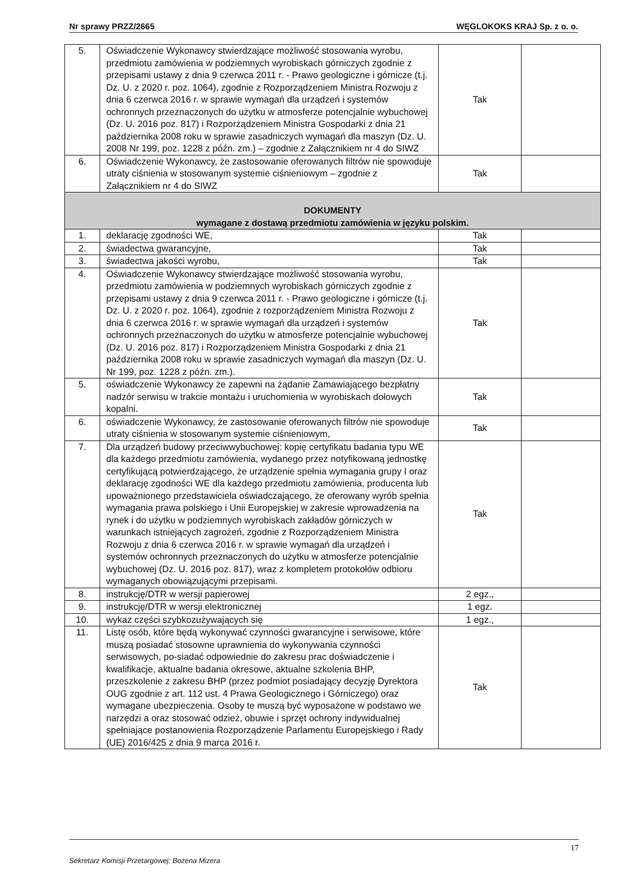Nr sprawy PRZZ/2665 WĘGLOKOKS KRAJ Sp. z o. o.
| 5. | Oświadczenie Wykonawcy stwierdzające możliwość stosowania wyrobu, przedmiotu zamówienia w podziemnych wyrobiskach górniczych zgodnie z przepisami ustawy z dnia 9 czerwca 2011 r. - Prawo geologiczne i górnicze (t.j. Dz. U. z 2020 r. poz. 1064), zgodnie z Rozporządzeniem Ministra Rozwoju z dnia 6 czerwca 2016 r. w sprawie wymagań dla urządzeń i systemów ochronnych przeznaczonych do użytku w atmosferze potencjalnie wybuchowej (Dz. U. 2016 poz. 817) i Rozporządzeniem Ministra Gospodarki z dnia 21 października 2008 roku w sprawie zasadniczych wymagań dla maszyn (Dz. U. 2008 Nr 199, poz. 1228 z późn. zm.) – zgodnie z Załącznikiem nr 4 do SIWZ | Tak | |
| 6. | Oświadczenie Wykonawcy, że zastosowanie oferowanych filtrów nie spowoduje utraty ciśnienia w stosowanym systemie ciśnieniowym – zgodnie z Załącznikiem nr 4 do SIWZ | Tak | |
| DOKUMENTY wymagane z dostawą przedmiotu zamówienia w języku polskim. | | | |
| 1. | deklarację zgodności WE, | Tak | |
| 2. | świadectwa gwarancyjne, | Tak | |
| 3. | świadectwa jakości wyrobu, | Tak | |
| 4. | Oświadczenie Wykonawcy stwierdzające możliwość stosowania wyrobu, przedmiotu zamówienia w podziemnych wyrobiskach górniczych zgodnie z przepisami ustawy z dnia 9 czerwca 2011 r. - Prawo geologiczne i górnicze (t.j. Dz. U. z 2020 r. poz. 1064), zgodnie z rozporządzeniem Ministra Rozwoju z dnia 6 czerwca 2016 r. w sprawie wymagań dla urządzeń i systemów ochronnych przeznaczonych do użytku w atmosferze potencjalnie wybuchowej (Dz. U. 2016 poz. 817) i Rozporządzeniem Ministra Gospodarki z dnia 21 października 2008 roku w sprawie zasadniczych wymagań dla maszyn (Dz. U. Nr 199, poz. 1228 z późn. zm.). | Tak | |
| 5. | oświadczenie Wykonawcy że zapewni na żądanie Zamawiającego bezpłatny nadzór serwisu w trakcie montażu i uruchomienia w wyrobiskach dołowych kopalni. | Tak | |
| 6. | oświadczenie Wykonawcy, że zastosowanie oferowanych filtrów nie spowoduje utraty ciśnienia w stosowanym systemie ciśnieniowym, | Tak | |
| 7. | Dla urządzeń budowy przeciwwybuchowej: kopię certyfikatu badania typu WE dla każdego przedmiotu zamówienia, wydanego przez notyfikowaną jednostkę certyfikującą potwierdzającego, że urządzenie spełnia wymagania grupy I oraz deklarację zgodności WE dla każdego przedmiotu zamówienia, producenta lub upoważnionego przedstawiciela oświadczającego, że oferowany wyrób spełnia wymagania prawa polskiego i Unii Europejskiej w zakresie wprowadzenia na rynek i do użytku w podziemnych wyrobiskach zakładów górniczych w warunkach istniejących zagrożeń, zgodnie z Rozporządzeniem Ministra Rozwoju z dnia 6 czerwca 2016 r. w sprawie wymagań dla urządzeń i systemów ochronnych przeznaczonych do użytku w atmosferze potencjalnie wybuchowej (Dz. U. 2016 poz. 817), wraz z kompletem protokołów odbioru wymaganych obowiązującymi przepisami. | Tak | |
| 8. | instrukcję/DTR w wersji papierowej | 2 egz., | |
| 9. | instrukcję/DTR w wersji elektronicznej | 1 egz. | |
| 10. | wykaz części szybkozużywających się | 1 egz., | |
| 11. | Listę osób, które będą wykonywać czynności gwarancyjne i serwisowe, które muszą posiadać stosowne uprawnienia do wykonywania czynności serwisowych, po-siadać odpowiednie do zakresu prac doświadczenie i kwalifikacje, aktualne badania okresowe, aktualne szkolenia BHP, przeszkolenie z zakresu BHP (przez podmiot posiadający decyzję Dyrektora OUG zgodnie z art. 112 ust. 4 Prawa Geologicznego i Górniczego) oraz wymagane ubezpieczenia. Osoby te muszą być wyposażone w podstawo we narzędzi a oraz stosować odzież, obuwie i sprzęt ochrony indywidualnej spełniające postanowienia Rozporządzenie Parlamentu Europejskiego i Rady (UE) 2016/425 z dnia 9 marca 2016 r. | Tak | |
17
Sekretarz Komisji Przetargowej: Bożena Mizera